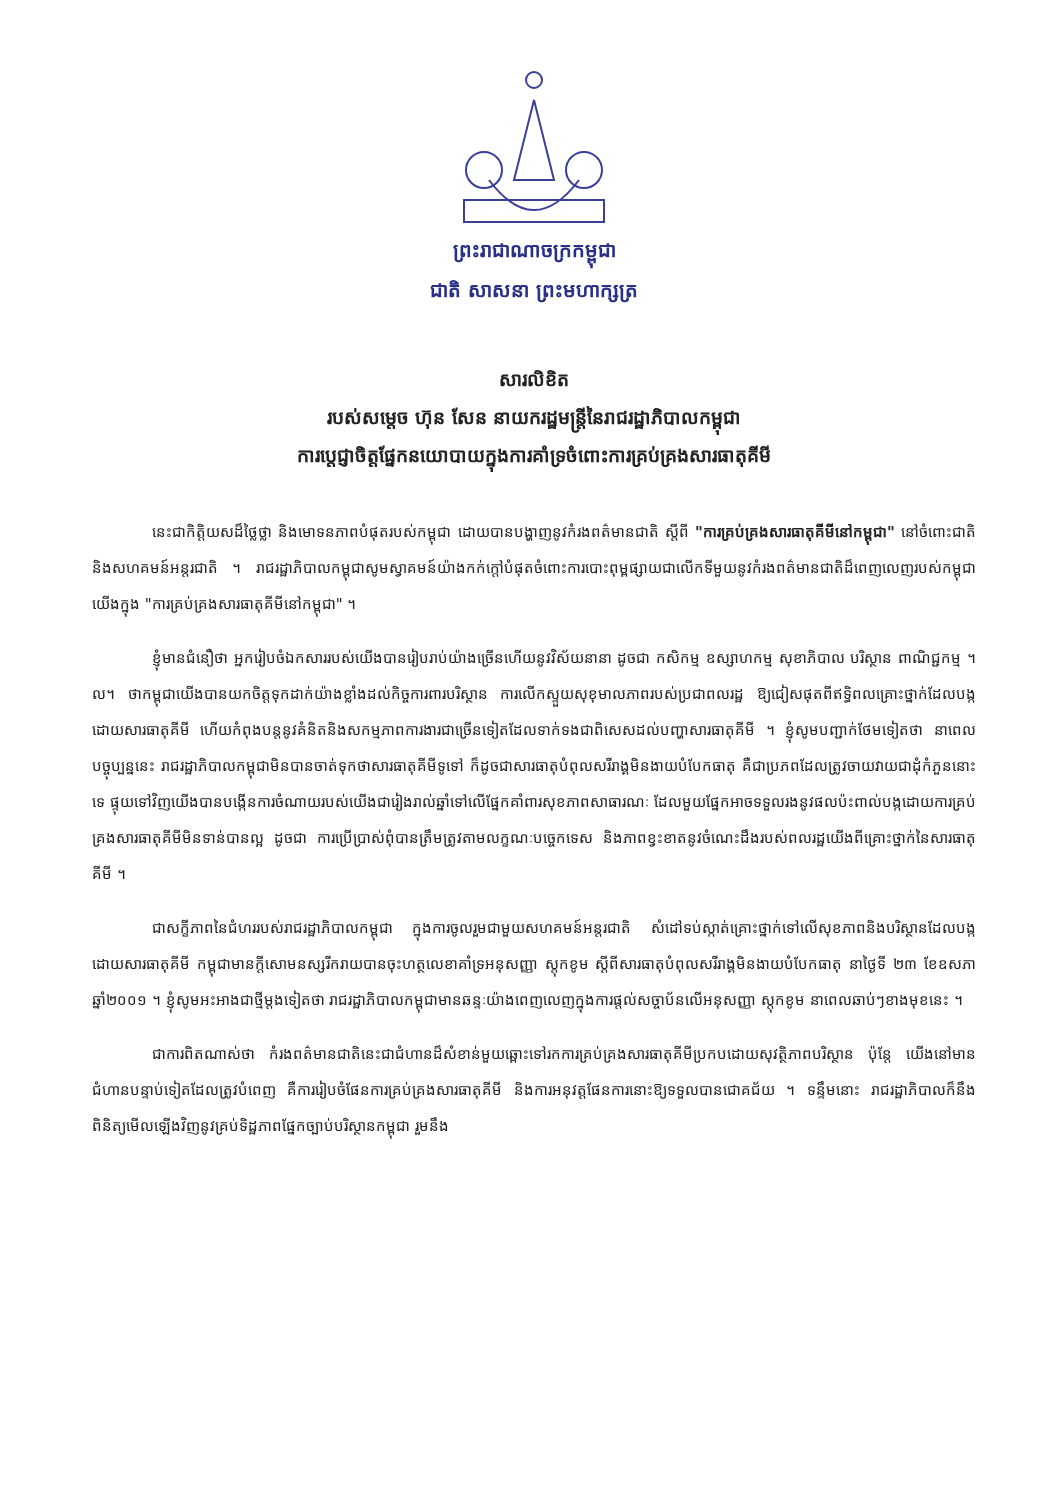ព្រះរាជាណាចក្រកម្ពុជា
ជាតិ សាសនា ព្រះមហាក្សត្រ
សារលិខិត
របស់សម្តេច ហ៊ុន សែន នាយករដ្ឋមន្ត្រីនៃរាជរដ្ឋាភិបាលកម្ពុជា
ការប្តេជ្ញាចិត្តផ្នែកនយោបាយក្នុងការគាំទ្រចំពោះការគ្រប់គ្រងសារធាតុគីមី
នេះជាកិត្តិយសដ៏ថ្លៃថ្លា និងមោទនភាពបំផុតរបស់កម្ពុជា ដោយបានបង្ហាញនូវកំរងពត៌មានជាតិ ស្តីពី "ការគ្រប់គ្រងសារធាតុគីមីនៅកម្ពុជា" នៅចំពោះជាតិ និងសហគមន៍អន្តរជាតិ ។ រាជរដ្ឋាភិបាលកម្ពុជាសូមស្វាគមន៍យ៉ាងកក់ក្តៅបំផុតចំពោះការបោះពុម្ពផ្សាយជាលើកទីមួយនូវកំរងពត៌មានជាតិដ៏ពេញលេញរបស់កម្ពុជាយើងក្នុង "ការគ្រប់គ្រងសារធាតុគីមីនៅកម្ពុជា" ។
ខ្ញុំមានជំនឿថា អ្នករៀបចំឯកសាររបស់យើងបានរៀបរាប់យ៉ាងច្រើនហើយនូវវិស័យនានា ដូចជា កសិកម្ម ឧស្សាហកម្ម សុខាភិបាល បរិស្ថាន ពាណិជ្ជកម្ម ។ល។ ថាកម្ពុជាយើងបានយកចិត្តទុកដាក់យ៉ាងខ្លាំងដល់កិច្ចការពារបរិស្ថាន ការលើកស្ទួយសុខុមាលភាពរបស់ប្រជាពលរដ្ឋ ឱ្យជៀសផុតពីឥទ្ធិពលគ្រោះថ្នាក់ដែលបង្កដោយសារធាតុគីមី ហើយកំពុងបន្តនូវគំនិតនិងសកម្មភាពការងារជាច្រើនទៀតដែលទាក់ទងជាពិសេសដល់បញ្ហាសារធាតុគីមី ។ ខ្ញុំសូមបញ្ជាក់ថែមទៀតថា នាពេលបច្ចុប្បន្ននេះ រាជរដ្ឋាភិបាលកម្ពុជាមិនបានចាត់ទុកថាសារធាតុគីមីទូទៅ ក៏ដូចជាសារធាតុបំពុលសរីរាង្គមិនងាយបំបែកធាតុ គឺជាប្រភពដែលត្រូវចាយវាយជាដុំកំភួននោះទេ ផ្ទុយទៅវិញយើងបានបង្កើនការចំណាយរបស់យើងជារៀងរាល់ឆ្នាំទៅលើផ្នែកគាំពារសុខភាពសាធារណៈ ដែលមួយផ្នែកអាចទទួលរងនូវផលប៉ះពាល់បង្កដោយការគ្រប់គ្រងសារធាតុគីមីមិនទាន់បានល្អ ដូចជា ការប្រើប្រាស់ពុំបានត្រឹមត្រូវតាមលក្ខណៈបច្ចេកទេស និងភាពខ្វះខាតនូវចំណេះដឹងរបស់ពលរដ្ឋយើងពីគ្រោះថ្នាក់នៃសារធាតុគីមី ។
ជាសក្ខីភាពនៃជំហររបស់រាជរដ្ឋាភិបាលកម្ពុជា ក្នុងការចូលរួមជាមួយសហគមន៍អន្តរជាតិ សំដៅទប់ស្កាត់គ្រោះថ្នាក់ទៅលើសុខភាពនិងបរិស្ថានដែលបង្កដោយសារធាតុគីមី កម្ពុជាមានក្តីសោមនស្សរីករាយបានចុះហត្ថលេខាគាំទ្រអនុសញ្ញា ស្តុកខូម ស្តីពីសារធាតុបំពុលសរីរាង្គមិនងាយបំបែកធាតុ នាថ្ងៃទី ២៣ ខែឧសភា ឆ្នាំ២០០១ ។ ខ្ញុំសូមអះអាងជាថ្មីម្តងទៀតថា រាជរដ្ឋាភិបាលកម្ពុជាមានឆន្ទៈយ៉ាងពេញលេញក្នុងការផ្តល់សច្ចាប័នលើអនុសញ្ញា ស្តុកខូម នាពេលឆាប់ៗខាងមុខនេះ ។
ជាការពិតណាស់ថា កំរងពត៌មានជាតិនេះជាជំហានដ៏សំខាន់មួយឆ្ពោះទៅរកការគ្រប់គ្រងសារធាតុគីមីប្រកបដោយសុវត្ថិភាពបរិស្ថាន ប៉ុន្តែ យើងនៅមានជំហានបន្ទាប់ទៀតដែលត្រូវបំពេញ គឺការរៀបចំផែនការគ្រប់គ្រងសារធាតុគីមី និងការអនុវត្តផែនការនោះឱ្យទទួលបានជោគជ័យ ។ ទន្ទឹមនោះ រាជរដ្ឋាភិបាលក៏នឹងពិនិត្យមើលឡើងវិញនូវគ្រប់ទិដ្ឋភាពផ្នែកច្បាប់បរិស្ថានកម្ពុជា រួមនឹង